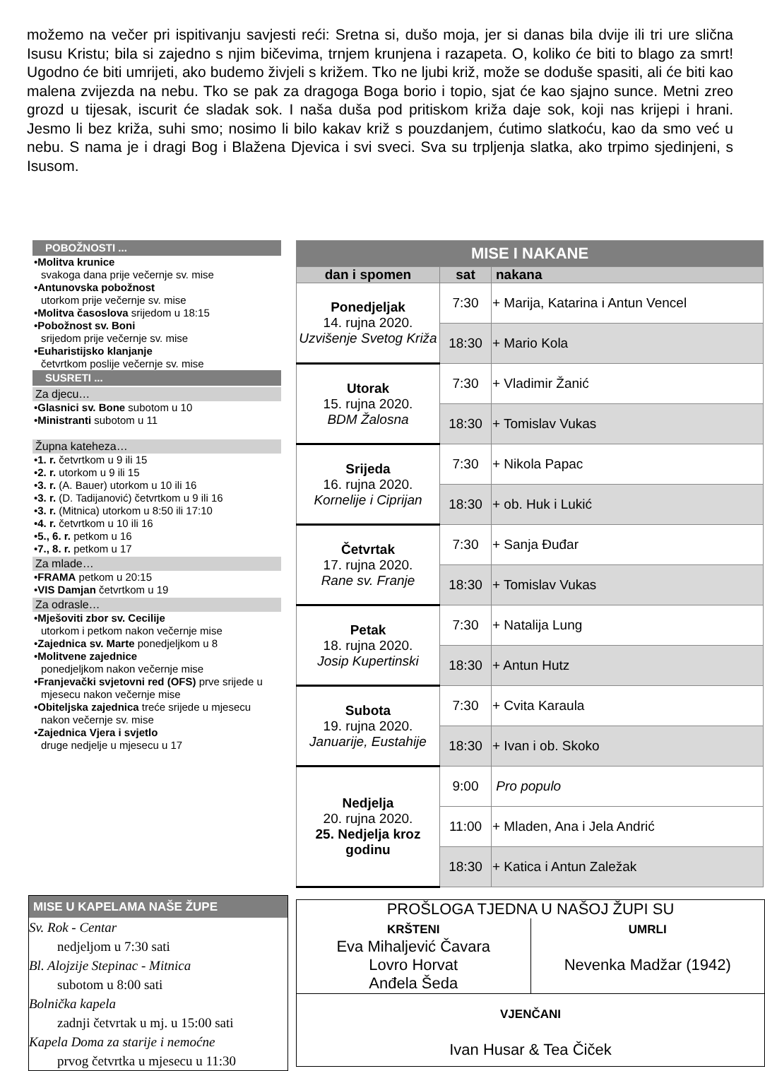možemo na večer pri ispitivanju savjesti reći: Sretna si, dušo moja, jer si danas bila dvije ili tri ure slična Isusu Kristu; bila si zajedno s njim bičevima, trnjem krunjena i razapeta. O, koliko će biti to blago za smrt! Ugodno će biti umrijeti, ako budemo živjeli s križem. Tko ne ljubi križ, može se doduše spasiti, ali će biti kao malena zvijezda na nebu. Tko se pak za dragoga Boga borio i topio, sjat će kao sjajno sunce. Metni zreo grozd u tijesak, iscurit će sladak sok. I naša duša pod pritiskom križa daje sok, koji nas krijepi i hrani. Jesmo li bez križa, suhi smo; nosimo li bilo kakav križ s pouzdanjem, ćutimo slatkoću, kao da smo već u nebu. S nama je i dragi Bog i Blažena Djevica i svi sveci. Sva su trpljenja slatka, ako trpimo sjedinjeni, s Isusom.
POBOŽNOSTI ...
•Molitva krunice
svakoga dana prije večernje sv. mise
•Antunovska pobožnost
utorkom prije večernje sv. mise
•Molitva časoslova srijedom u 18:15
•Pobožnost sv. Boni
srijedom prije večernje sv. mise
•Euharistijsko klanjanje
četvrtkom poslije večernje sv. mise
SUSRETI ...
Za djecu…
•Glasnici sv. Bone subotom u 10
•Ministranti subotom u 11
Župna kateheza…
•1. r. četvrtkom u 9 ili 15
•2. r. utorkom u 9 ili 15
•3. r. (A. Bauer) utorkom u 10 ili 16
•3. r. (D. Tadijanović) četvrtkom u 9 ili 16
•3. r. (Mitnica) utorkom u 8:50 ili 17:10
•4. r. četvrtkom u 10 ili 16
•5., 6. r. petkom u 16
•7., 8. r. petkom u 17
Za mlade…
•FRAMA petkom u 20:15
•VIS Damjan četvrtkom u 19
Za odrasle…
•Mješoviti zbor sv. Cecilije
utorkom i petkom nakon večernje mise
•Zajednica sv. Marte ponedjeljkom u 8
•Molitvene zajednice
ponedjeljkom nakon večernje mise
•Franjevački svjetovni red (OFS) prve srijede u mjesecu nakon večernje mise
•Obiteljska zajednica treće srijede u mjesecu nakon večernje sv. mise
•Zajednica Vjera i svjetlo
druge nedjelje u mjesecu u 17
| MISE I NAKANE | | |
| --- | --- | --- |
| dan i spomen | sat | nakana |
| Ponedjeljak 14. rujna 2020. Uzvišenje Svetog Križa | 7:30 | + Marija, Katarina i Antun Vencel |
| | 18:30 | + Mario Kola |
| Utorak 15. rujna 2020. BDM Žalosna | 7:30 | + Vladimir Žanić |
| | 18:30 | + Tomislav Vukas |
| Srijeda 16. rujna 2020. Kornelije i Ciprijan | 7:30 | + Nikola Papac |
| | 18:30 | + ob. Huk i Lukić |
| Četvrtak 17. rujna 2020. Rane sv. Franje | 7:30 | + Sanja Đuđar |
| | 18:30 | + Tomislav Vukas |
| Petak 18. rujna 2020. Josip Kupertinski | 7:30 | + Natalija Lung |
| | 18:30 | + Antun Hutz |
| Subota 19. rujna 2020. Januarije, Eustahije | 7:30 | + Cvita Karaula |
| | 18:30 | + Ivan i ob. Skoko |
| Nedjelja 20. rujna 2020. 25. Nedjelja kroz godinu | 9:00 | Pro populo |
| | 11:00 | + Mladen, Ana i Jela Andrić |
| | 18:30 | + Katica i Antun Zaležak |
MISE U KAPELAMA NAŠE ŽUPE
Sv. Rok - Centar
nedjeljom u 7:30 sati
Bl. Alojzije Stepinac - Mitnica
subotom u 8:00 sati
Bolnička kapela
zadnji četvrtak u mj. u 15:00 sati
Kapela Doma za starije i nemoćne
prvog četvrtka u mjesecu u 11:30
PROŠLOGA TJEDNA U NAŠOJ ŽUPI SU
| KRŠTENI Eva Mihaljević Čavara Lovro Horvat Anđela Šeda | UMRLI Nevenka Madžar (1942) |
| VJENČANI Ivan Husar & Tea Čiček | |